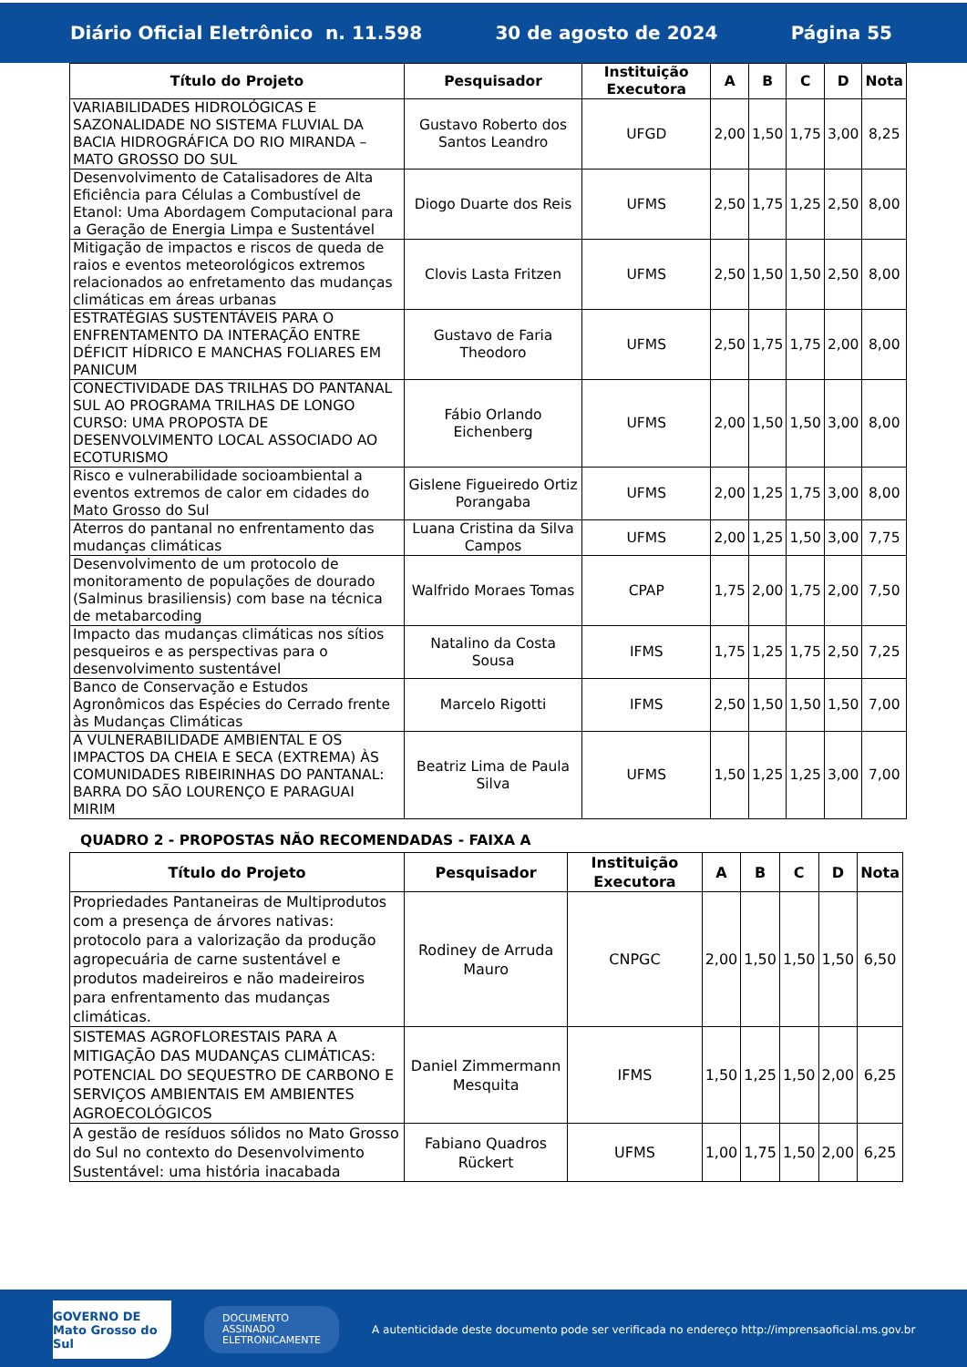Diário Oficial Eletrônico n. 11.598 30 de agosto de 2024 Página 55
| Título do Projeto | Pesquisador | Instituição Executora | A | B | C | D | Nota |
| --- | --- | --- | --- | --- | --- | --- | --- |
| VARIABILIDADES HIDROLÓGICAS E SAZONALIDADE NO SISTEMA FLUVIAL DA BACIA HIDROGRÁFICA DO RIO MIRANDA – MATO GROSSO DO SUL | Gustavo Roberto dos Santos Leandro | UFGD | 2,00 | 1,50 | 1,75 | 3,00 | 8,25 |
| Desenvolvimento de Catalisadores de Alta Eficiência para Células a Combustível de Etanol: Uma Abordagem Computacional para a Geração de Energia Limpa e Sustentável | Diogo Duarte dos Reis | UFMS | 2,50 | 1,75 | 1,25 | 2,50 | 8,00 |
| Mitigação de impactos e riscos de queda de raios e eventos meteorológicos extremos relacionados ao enfretamento das mudanças climáticas em áreas urbanas | Clovis Lasta Fritzen | UFMS | 2,50 | 1,50 | 1,50 | 2,50 | 8,00 |
| ESTRATÉGIAS SUSTENTÁVEIS PARA O ENFRENTAMENTO DA INTERAÇÃO ENTRE DÉFICIT HÍDRICO E MANCHAS FOLIARES EM PANICUM | Gustavo de Faria Theodoro | UFMS | 2,50 | 1,75 | 1,75 | 2,00 | 8,00 |
| CONECTIVIDADE DAS TRILHAS DO PANTANAL SUL AO PROGRAMA TRILHAS DE LONGO CURSO: UMA PROPOSTA DE DESENVOLVIMENTO LOCAL ASSOCIADO AO ECOTURISMO | Fábio Orlando Eichenberg | UFMS | 2,00 | 1,50 | 1,50 | 3,00 | 8,00 |
| Risco e vulnerabilidade socioambiental a eventos extremos de calor em cidades do Mato Grosso do Sul | Gislene Figueiredo Ortiz Porangaba | UFMS | 2,00 | 1,25 | 1,75 | 3,00 | 8,00 |
| Aterros do pantanal no enfrentamento das mudanças climáticas | Luana Cristina da Silva Campos | UFMS | 2,00 | 1,25 | 1,50 | 3,00 | 7,75 |
| Desenvolvimento de um protocolo de monitoramento de populações de dourado (Salminus brasiliensis) com base na técnica de metabarcoding | Walfrido Moraes Tomas | CPAP | 1,75 | 2,00 | 1,75 | 2,00 | 7,50 |
| Impacto das mudanças climáticas nos sítios pesqueiros e as perspectivas para o desenvolvimento sustentável | Natalino da Costa Sousa | IFMS | 1,75 | 1,25 | 1,75 | 2,50 | 7,25 |
| Banco de Conservação e Estudos Agronômicos das Espécies do Cerrado frente às Mudanças Climáticas | Marcelo Rigotti | IFMS | 2,50 | 1,50 | 1,50 | 1,50 | 7,00 |
| A VULNERABILIDADE AMBIENTAL E OS IMPACTOS DA CHEIA E SECA (EXTREMA) ÀS COMUNIDADES RIBEIRINHAS DO PANTANAL: BARRA DO SÃO LOURENÇO E PARAGUAI MIRIM | Beatriz Lima de Paula Silva | UFMS | 1,50 | 1,25 | 1,25 | 3,00 | 7,00 |
QUADRO 2 - PROPOSTAS NÃO RECOMENDADAS - FAIXA A
| Título do Projeto | Pesquisador | Instituição Executora | A | B | C | D | Nota |
| --- | --- | --- | --- | --- | --- | --- | --- |
| Propriedades Pantaneiras de Multiprodutos com a presença de árvores nativas: protocolo para a valorização da produção agropecuária de carne sustentável e produtos madeireiros e não madeireiros para enfrentamento das mudanças climáticas. | Rodiney de Arruda Mauro | CNPGC | 2,00 | 1,50 | 1,50 | 1,50 | 6,50 |
| SISTEMAS AGROFLORESTAIS PARA A MITIGAÇÃO DAS MUDANÇAS CLIMÁTICAS: POTENCIAL DO SEQUESTRO DE CARBONO E SERVIÇOS AMBIENTAIS EM AMBIENTES AGROECOLÓGICOS | Daniel Zimmermann Mesquita | IFMS | 1,50 | 1,25 | 1,50 | 2,00 | 6,25 |
| A gestão de resíduos sólidos no Mato Grosso do Sul no contexto do Desenvolvimento Sustentável: uma história inacabada | Fabiano Quadros Rückert | UFMS | 1,00 | 1,75 | 1,50 | 2,00 | 6,25 |
GOVERNO DE
Mato Grosso do Sul
DOCUMENTO
ASSINADO
ELETRONICAMENTE
A autenticidade deste documento pode ser verificada no endereço http://imprensaoficial.ms.gov.br